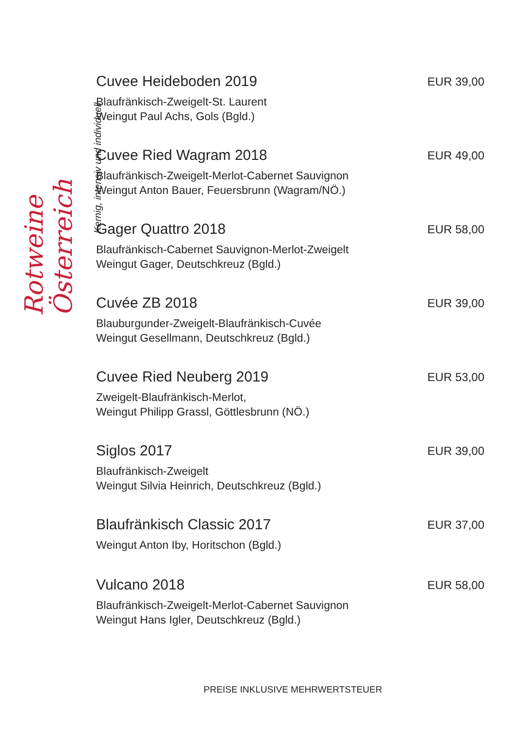Rotweine Österreich
Kernig, intensiv und individuell
Cuvee Heideboden 2019 EUR 39,00
Blaufränkisch-Zweigelt-St. Laurent
Weingut Paul Achs, Gols (Bgld.)
Cuvee Ried Wagram 2018 EUR 49,00
Blaufränkisch-Zweigelt-Merlot-Cabernet Sauvignon
Weingut Anton Bauer, Feuersbrunn (Wagram/NÖ.)
Gager Quattro 2018 EUR 58,00
Blaufränkisch-Cabernet Sauvignon-Merlot-Zweigelt
Weingut Gager, Deutschkreuz (Bgld.)
Cuvée ZB 2018 EUR 39,00
Blauburgunder-Zweigelt-Blaufränkisch-Cuvée
Weingut Gesellmann, Deutschkreuz (Bgld.)
Cuvee Ried Neuberg 2019 EUR 53,00
Zweigelt-Blaufränkisch-Merlot,
Weingut Philipp Grassl, Göttlesbrunn (NÖ.)
Siglos 2017 EUR 39,00
Blaufränkisch-Zweigelt
Weingut Silvia Heinrich, Deutschkreuz (Bgld.)
Blaufränkisch Classic 2017 EUR 37,00
Weingut Anton Iby, Horitschon (Bgld.)
Vulcano 2018 EUR 58,00
Blaufränkisch-Zweigelt-Merlot-Cabernet Sauvignon
Weingut Hans Igler, Deutschkreuz (Bgld.)
PREISE INKLUSIVE MEHRWERTSTEUER